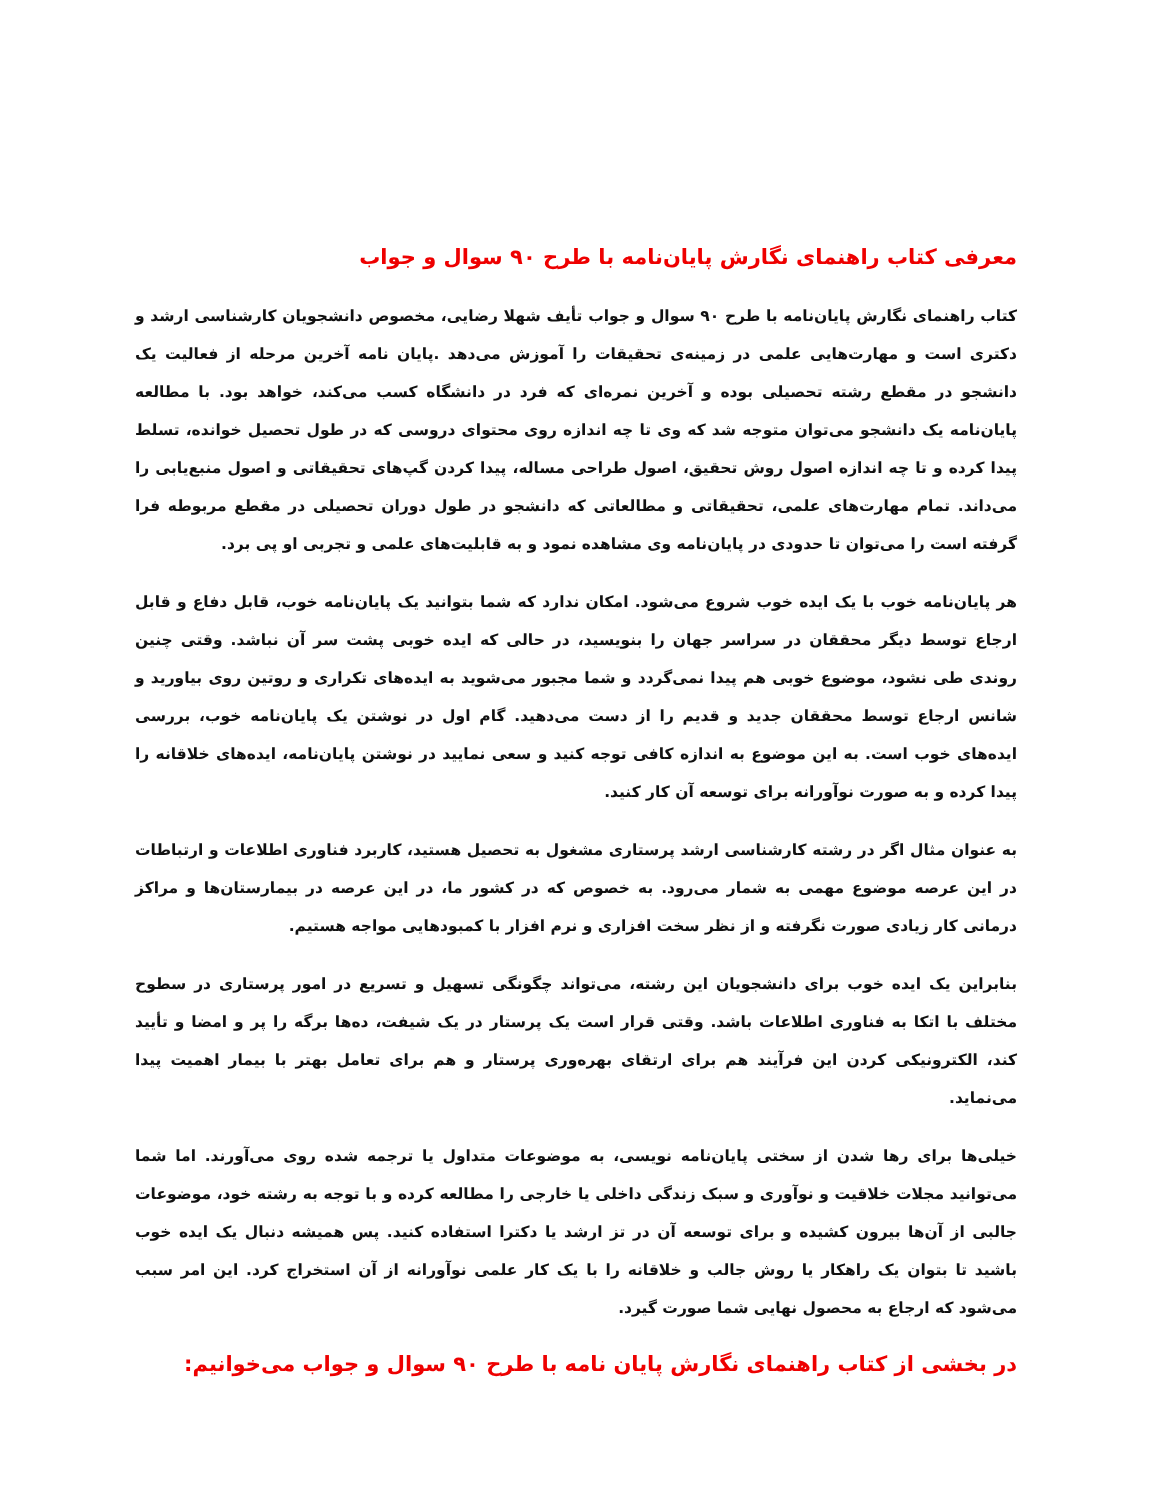معرفی کتاب راهنمای نگارش پایان‌نامه با طرح ۹۰ سوال و جواب
کتاب راهنمای نگارش پایان‌نامه با طرح ۹۰ سوال و جواب تأیف شهلا رضایی، مخصوص دانشجویان کارشناسی ارشد و دکتری است و مهارت‌هایی علمی در زمینه‌ی تحقیقات را آموزش می‌دهد .پایان نامه آخرین مرحله از فعالیت یک دانشجو در مقطع رشته تحصیلی بوده و آخرین نمره‌ای که فرد در دانشگاه کسب می‌کند، خواهد بود. با مطالعه پایان‌نامه یک دانشجو می‌توان متوجه شد که وی تا چه اندازه روی محتوای دروسی که در طول تحصیل خوانده، تسلط پیدا کرده و تا چه اندازه اصول روش تحقیق، اصول طراحی مساله، پیدا کردن گپ‌های تحقیقاتی و اصول منبع‌یابی را می‌داند. تمام مهارت‌های علمی، تحقیقاتی و مطالعاتی که دانشجو در طول دوران تحصیلی در مقطع مربوطه فرا گرفته است را می‌توان تا حدودی در پایان‌نامه وی مشاهده نمود و به قابلیت‌های علمی و تجربی او پی برد.
هر پایان‌نامه خوب با یک ایده خوب شروع می‌شود. امکان ندارد که شما بتوانید یک پایان‌نامه خوب، قابل دفاع و قابل ارجاع توسط دیگر محققان در سراسر جهان را بنویسید، در حالی که ایده خوبی پشت سر آن نباشد. وقتی چنین روندی طی نشود، موضوع خوبی هم پیدا نمی‌گردد و شما مجبور می‌شوید به ایده‌های تکراری و روتین روی بیاورید و شانس ارجاع توسط محققان جدید و قدیم را از دست می‌دهید. گام اول در نوشتن یک پایان‌نامه خوب، بررسی ایده‌های خوب است. به این موضوع به اندازه کافی توجه کنید و سعی نمایید در نوشتن پایان‌نامه، ایده‌های خلاقانه را پیدا کرده و به صورت نوآورانه برای توسعه آن کار کنید.
به عنوان مثال اگر در رشته کارشناسی ارشد پرستاری مشغول به تحصیل هستید، کاربرد فناوری اطلاعات و ارتباطات در این عرصه موضوع مهمی به شمار می‌رود. به خصوص که در کشور ما، در این عرصه در بیمارستان‌ها و مراکز درمانی کار زیادی صورت نگرفته و از نظر سخت افزاری و نرم افزار با کمبودهایی مواجه هستیم.
بنابراین یک ایده خوب برای دانشجویان این رشته، می‌تواند چگونگی تسهیل و تسریع در امور پرستاری در سطوح مختلف با اتکا به فناوری اطلاعات باشد. وقتی قرار است یک پرستار در یک شیفت، ده‌ها برگه را پر و امضا و تأیید کند، الکترونیکی کردن این فرآیند هم برای ارتقای بهره‌وری پرستار و هم برای تعامل بهتر با بیمار اهمیت پیدا می‌نماید.
خیلی‌ها برای رها شدن از سختی پایان‌نامه نویسی، به موضوعات متداول یا ترجمه شده روی می‌آورند. اما شما می‌توانید مجلات خلاقیت و نوآوری و سبک زندگی داخلی یا خارجی را مطالعه کرده و با توجه به رشته خود، موضوعات جالبی از آن‌ها بیرون کشیده و برای توسعه آن در تز ارشد یا دکترا استفاده کنید. پس همیشه دنبال یک ایده خوب باشید تا بتوان یک راهکار یا روش جالب و خلاقانه را با یک کار علمی نوآورانه از آن استخراج کرد. این امر سبب می‌شود که ارجاع به محصول نهایی شما صورت گیرد.
در بخشی از کتاب راهنمای نگارش پایان نامه با طرح ۹۰ سوال و جواب می‌خوانیم: